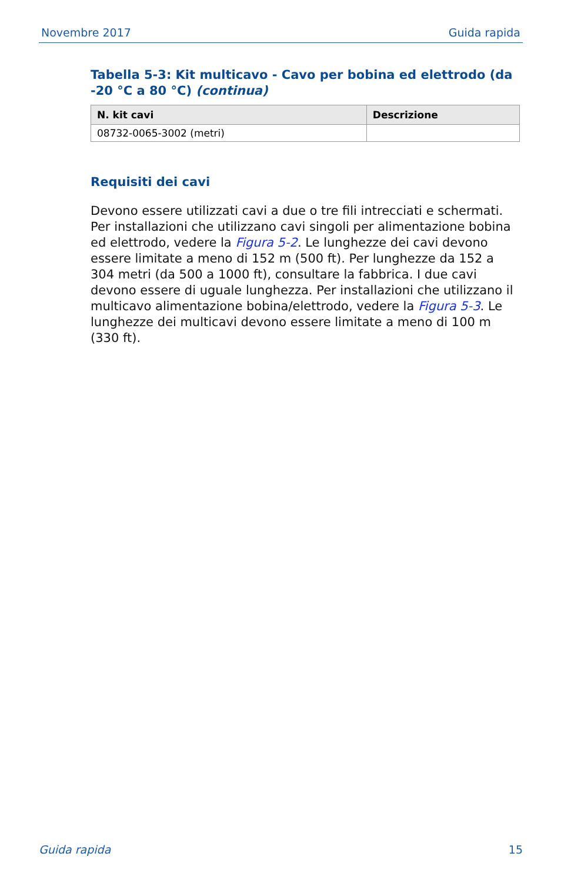Novembre 2017 Guida rapida
Tabella 5-3: Kit multicavo - Cavo per bobina ed elettrodo (da -20 °C a 80 °C) (continua)
| N. kit cavi | Descrizione |
| --- | --- |
| 08732-0065-3002 (metri) | |
Requisiti dei cavi
Devono essere utilizzati cavi a due o tre fili intrecciati e schermati. Per installazioni che utilizzano cavi singoli per alimentazione bobina ed elettrodo, vedere la Figura 5-2. Le lunghezze dei cavi devono essere limitate a meno di 152 m (500 ft). Per lunghezze da 152 a 304 metri (da 500 a 1000 ft), consultare la fabbrica. I due cavi devono essere di uguale lunghezza. Per installazioni che utilizzano il multicavo alimentazione bobina/elettrodo, vedere la Figura 5-3. Le lunghezze dei multicavi devono essere limitate a meno di 100 m (330 ft).
Guida rapida 15